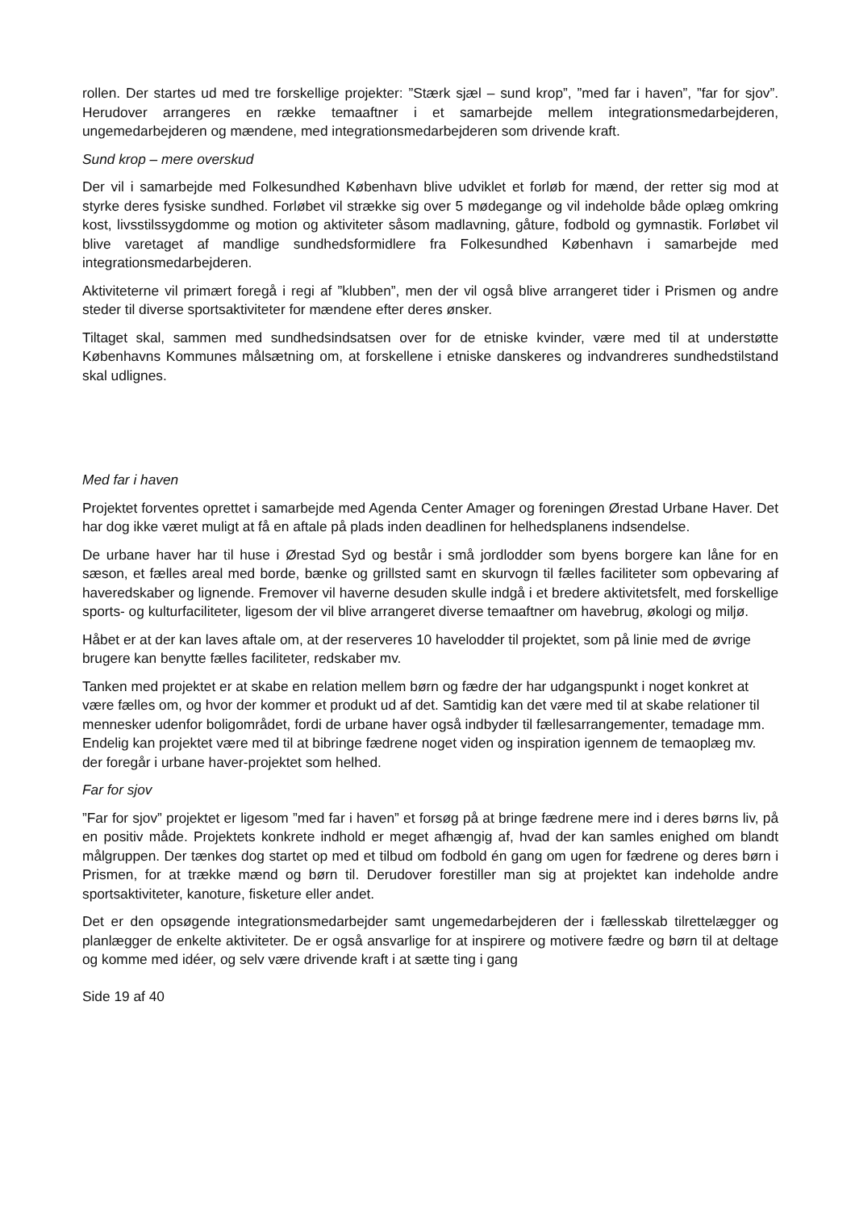rollen. Der startes ud med tre forskellige projekter: ”Stærk sjæl – sund krop”, ”med far i haven”, ”far for sjov”. Herudover arrangeres en række temaaftner i et samarbejde mellem integrationsmedarbejderen, ungemedarbejderen og mændene, med integrationsmedarbejderen som drivende kraft.
Sund krop – mere overskud
Der vil i samarbejde med Folkesundhed København blive udviklet et forløb for mænd, der retter sig mod at styrke deres fysiske sundhed. Forløbet vil strække sig over 5 mødegange og vil indeholde både oplæg omkring kost, livsstilssygdomme og motion og aktiviteter såsom madlavning, gåture, fodbold og gymnastik. Forløbet vil blive varetaget af mandlige sundhedsformidlere fra Folkesundhed København i samarbejde med integrationsmedarbejderen.
Aktiviteterne vil primært foregå i regi af ”klubben”, men der vil også blive arrangeret tider i Prismen og andre steder til diverse sportsaktiviteter for mændene efter deres ønsker.
Tiltaget skal, sammen med sundhedsindsatsen over for de etniske kvinder, være med til at understøtte Københavns Kommunes målsætning om, at forskellene i etniske danskeres og indvandreres sundhedstilstand skal udlignes.
Med far i haven
Projektet forventes oprettet i samarbejde med Agenda Center Amager og foreningen Ørestad Urbane Haver. Det har dog ikke været muligt at få en aftale på plads inden deadlinen for helhedsplanens indsendelse.
De urbane haver har til huse i Ørestad Syd og består i små jordlodder som byens borgere kan låne for en sæson, et fælles areal med borde, bænke og grillsted samt en skurvogn til fælles faciliteter som opbevaring af haveredskaber og lignende. Fremover vil haverne desuden skulle indgå i et bredere aktivitetsfelt, med forskellige sports- og kulturfaciliteter, ligesom der vil blive arrangeret diverse temaaftner om havebrug, økologi og miljø.
Håbet er at der kan laves aftale om, at der reserveres 10 havelodder til projektet, som på linie med de øvrige brugere kan benytte fælles faciliteter, redskaber mv.
Tanken med projektet er at skabe en relation mellem børn og fædre der har udgangspunkt i noget konkret at være fælles om, og hvor der kommer et produkt ud af det. Samtidig kan det være med til at skabe relationer til mennesker udenfor boligområdet, fordi de urbane haver også indbyder til fællesarrangementer, temadage mm. Endelig kan projektet være med til at bibringe fædrene noget viden og inspiration igennem de temaoplæg mv. der foregår i urbane haver-projektet som helhed.
Far for sjov
”Far for sjov” projektet er ligesom ”med far i haven” et forsøg på at bringe fædrene mere ind i deres børns liv, på en positiv måde. Projektets konkrete indhold er meget afhængig af, hvad der kan samles enighed om blandt målgruppen. Der tænkes dog startet op med et tilbud om fodbold én gang om ugen for fædrene og deres børn i Prismen, for at trække mænd og børn til. Derudover forestiller man sig at projektet kan indeholde andre sportsaktiviteter, kanoture, fisketure eller andet.
Det er den opsøgende integrationsmedarbejder samt ungemedarbejderen der i fællesskab tilrettelægger og planlægger de enkelte aktiviteter. De er også ansvarlige for at inspirere og motivere fædre og børn til at deltage og komme med idéer, og selv være drivende kraft i at sætte ting i gang
Side 19 af 40